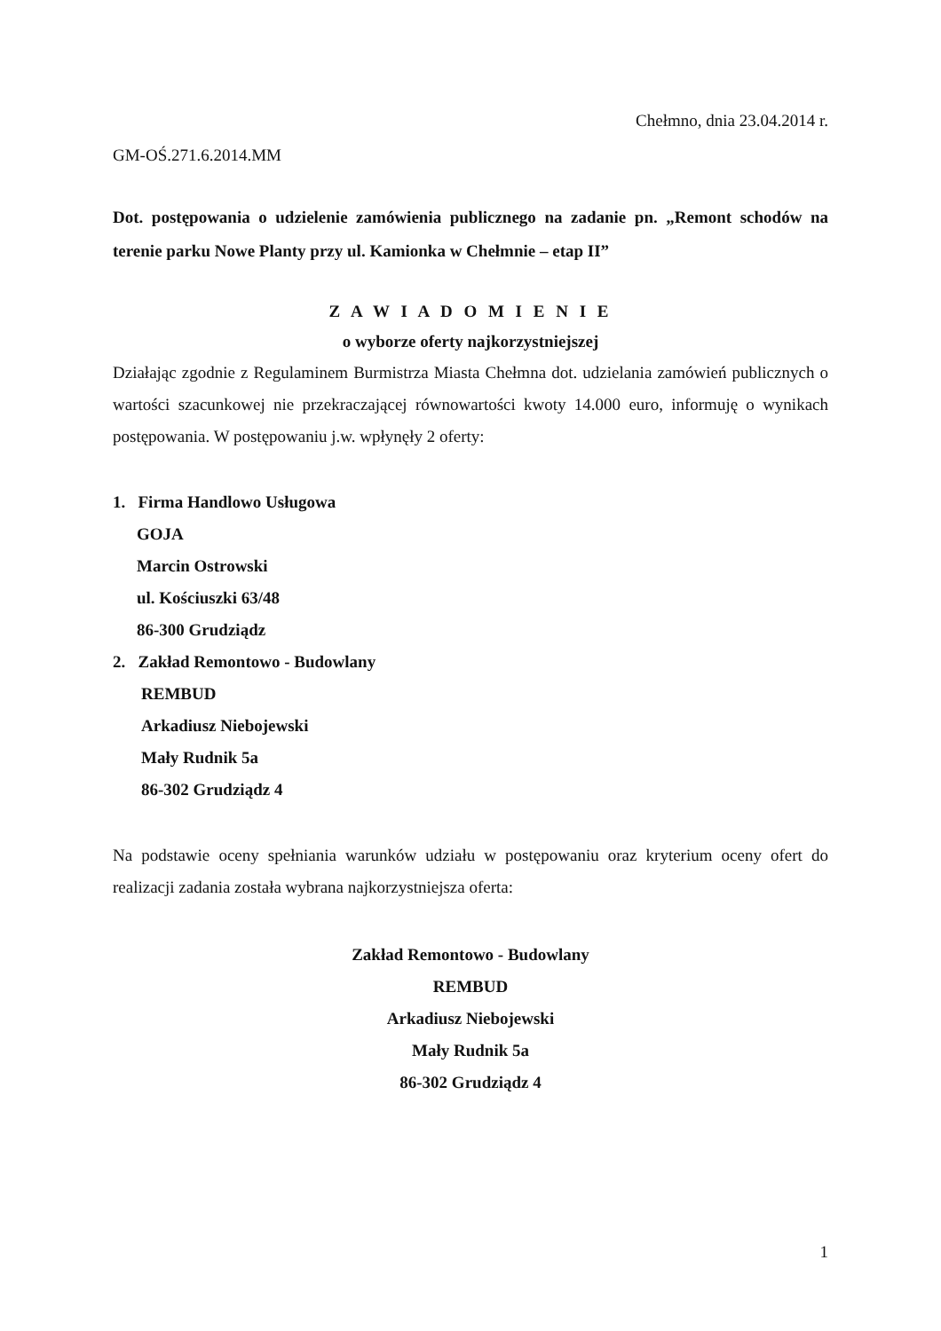Chełmno, dnia 23.04.2014 r.
GM-OŚ.271.6.2014.MM
Dot. postępowania o udzielenie zamówienia publicznego na zadanie pn. „Remont schodów na terenie parku Nowe Planty przy ul. Kamionka w Chełmnie – etap II”
Z A W I A D O M I E N I E
o wyborze oferty najkorzystniejszej
Działając zgodnie z Regulaminem Burmistrza Miasta Chełmna dot. udzielania zamówień publicznych o wartości szacunkowej nie przekraczającej równowartości kwoty 14.000 euro, informuję o wynikach postępowania. W postępowaniu j.w. wpłynęły 2 oferty:
1. Firma Handlowo Usługowa
GOJA
Marcin Ostrowski
ul. Kościuszki 63/48
86-300 Grudziądz
2. Zakład Remontowo - Budowlany
REMBUD
Arkadiusz Niebojewski
Mały Rudnik 5a
86-302 Grudziądz 4
Na podstawie oceny spełniania warunków udziału w postępowaniu oraz kryterium oceny ofert do realizacji zadania została wybrana najkorzystniejsza oferta:
Zakład Remontowo - Budowlany
REMBUD
Arkadiusz Niebojewski
Mały Rudnik 5a
86-302 Grudziądz 4
1